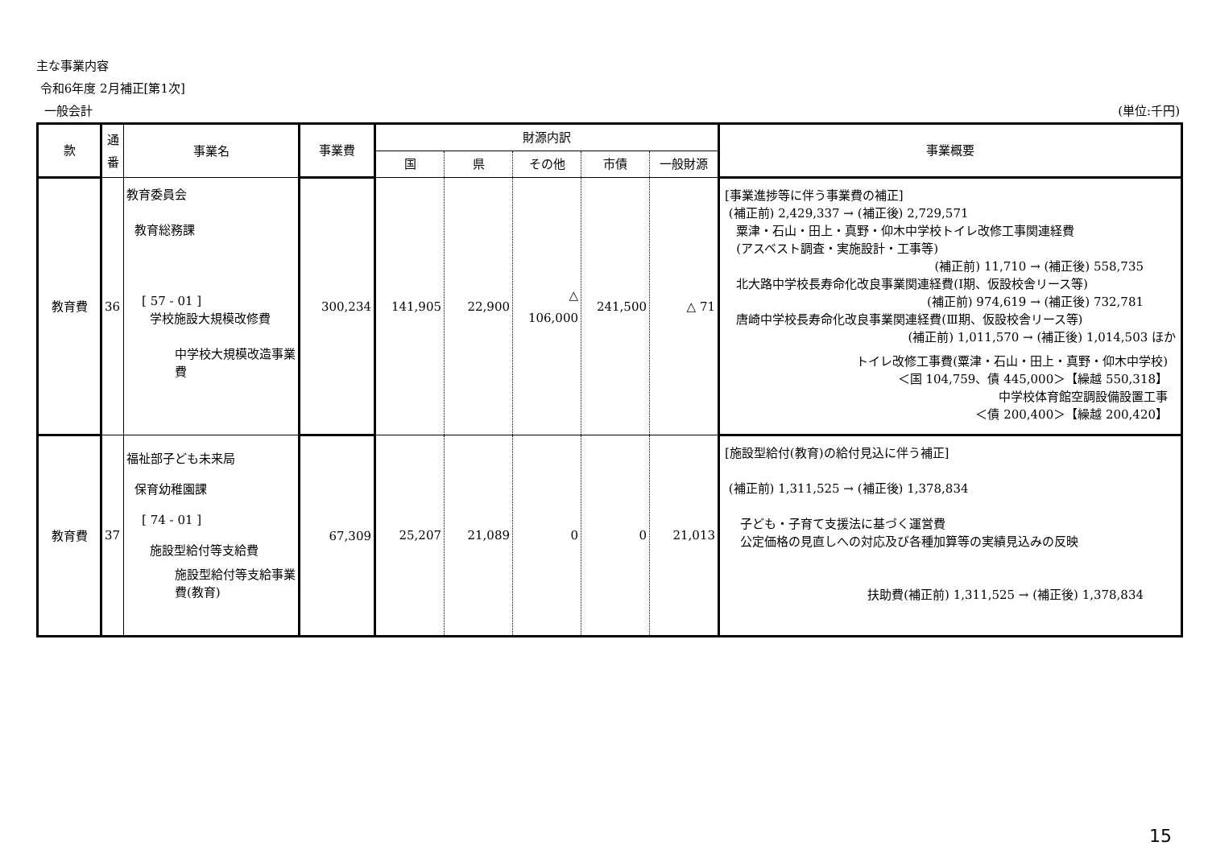主な事業内容
令和6年度 2月補正[第1次]
一般会計 (単位:千円)
| 款 | 通 番 | 事業名 | 事業費 | 財源内訳 | | | | | 事業概要 |
| --- | --- | --- | --- | --- | --- | --- | --- | --- | --- |
| | | | | 国 | 県 | その他 | 市債 | 一般財源 | |
| 教育費 | 36 | 教育委員会 教育総務課 [ 57 - 01 ] 学校施設大規模改修費 中学校大規模改造事業費 | 300,234 | 141,905 | 22,900 | △ 106,000 | 241,500 | △ 71 | [事業進捗等に伴う事業費の補正] (補正前) 2,429,337 → (補正後) 2,729,571 粟津・石山・田上・真野・仰木中学校トイレ改修工事関連経費 (アスベスト調査・実施設計・工事等) (補正前) 11,710 → (補正後) 558,735 北大路中学校長寿命化改良事業関連経費(Ⅰ期、仮設校舎リース等) (補正前) 974,619 → (補正後) 732,781 唐崎中学校長寿命化改良事業関連経費(Ⅲ期、仮設校舎リース等) (補正前) 1,011,570 → (補正後) 1,014,503 ほか トイレ改修工事費(粟津・石山・田上・真野・仰木中学校) ＜国 104,759、債 445,000＞【繰越 550,318】 中学校体育館空調設備設置工事 ＜債 200,400＞【繰越 200,420】 |
| 教育費 | 37 | 福祉部子ども未来局 保育幼稚園課 [ 74 - 01 ] 施設型給付等支給費 施設型給付等支給事業費(教育) | 67,309 | 25,207 | 21,089 | 0 | 0 | 21,013 | [施設型給付(教育)の給付見込に伴う補正] (補正前) 1,311,525 → (補正後) 1,378,834 子ども・子育て支援法に基づく運営費 公定価格の見直しへの対応及び各種加算等の実績見込みの反映 扶助費(補正前) 1,311,525 → (補正後) 1,378,834 |
15